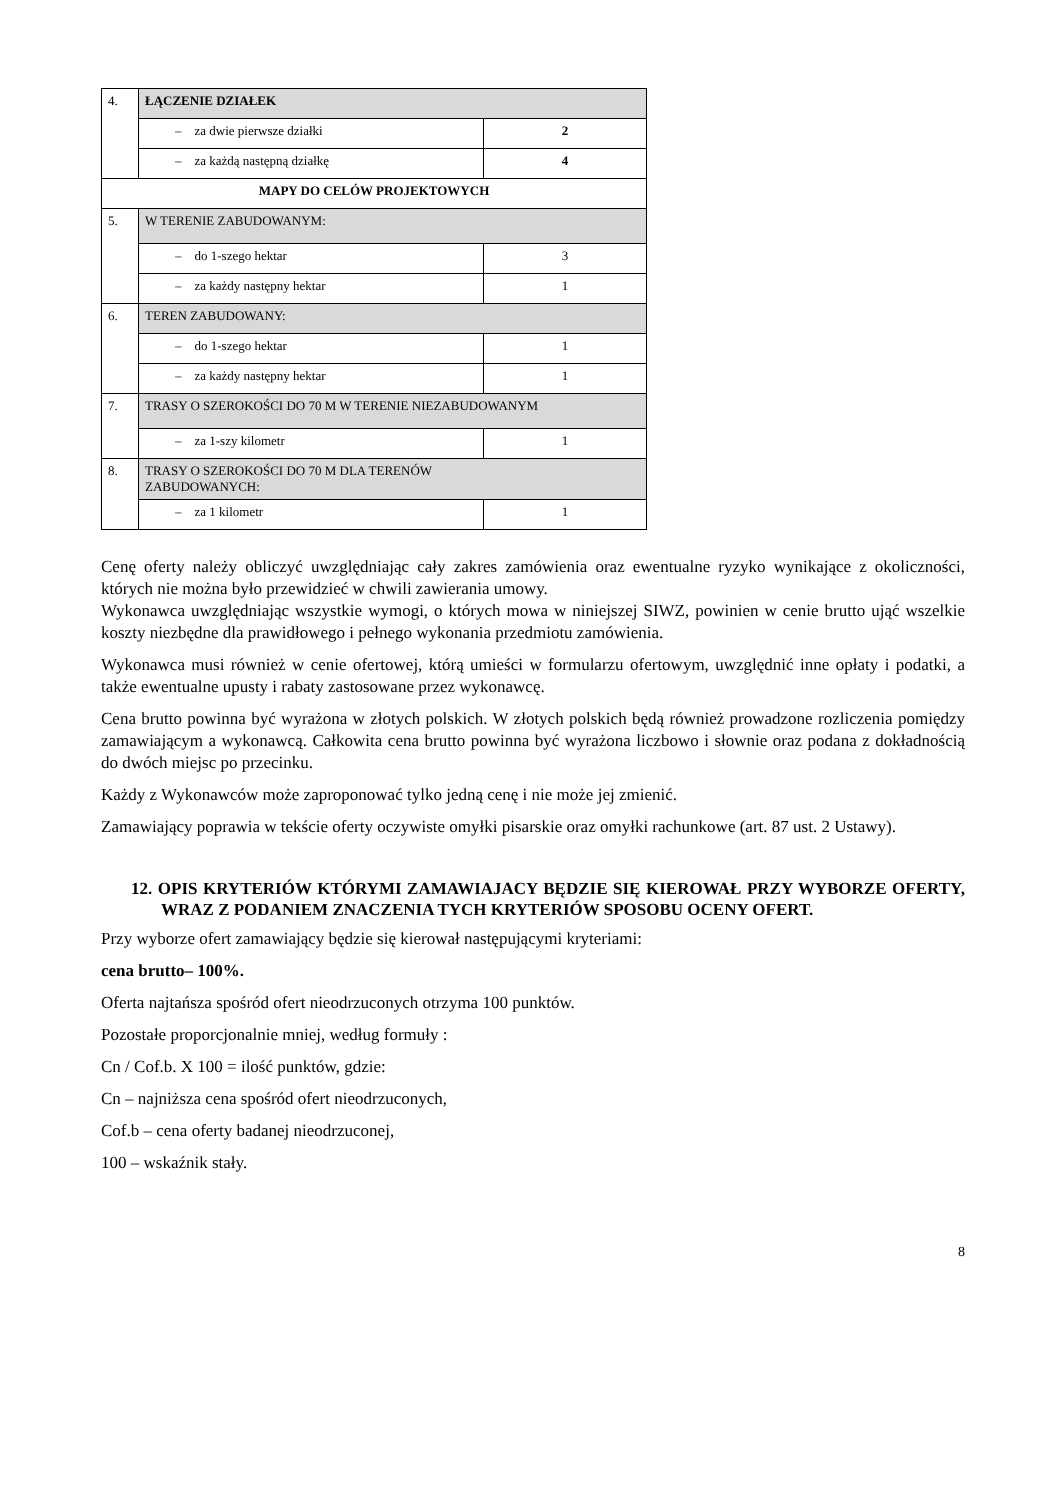| 4. | ŁĄCZENIE DZIAŁEK | |
| | – za dwie pierwsze działki | 2 |
| | – za każdą następną działkę | 4 |
| MAPY DO CELÓW PROJEKTOWYCH | | |
| 5. | W TERENIE ZABUDOWANYM: | |
| | – do 1-szego hektar | 3 |
| | – za każdy następny hektar | 1 |
| 6. | TEREN ZABUDOWANY: | |
| | – do 1-szego hektar | 1 |
| | – za każdy następny hektar | 1 |
| 7. | TRASY O SZEROKOŚCI DO 70 M W TERENIE NIEZABUDOWANYM | |
| | – za 1-szy kilometr | 1 |
| 8. | TRASY O SZEROKOŚCI DO 70 M DLA TERENÓW ZABUDOWANYCH: | |
| | – za 1 kilometr | 1 |
Cenę oferty należy obliczyć uwzględniając cały zakres zamówienia oraz ewentualne ryzyko wynikające z okoliczności, których nie można było przewidzieć w chwili zawierania umowy.
Wykonawca uwzględniając wszystkie wymogi, o których mowa w niniejszej SIWZ, powinien w cenie brutto ująć wszelkie koszty niezbędne dla prawidłowego i pełnego wykonania przedmiotu zamówienia.
Wykonawca musi również w cenie ofertowej, którą umieści w formularzu ofertowym, uwzględnić inne opłaty i podatki, a także ewentualne upusty i rabaty zastosowane przez wykonawcę.
Cena brutto powinna być wyrażona w złotych polskich. W złotych polskich będą również prowadzone rozliczenia pomiędzy zamawiającym a wykonawcą. Całkowita cena brutto powinna być wyrażona liczbowo i słownie oraz podana z dokładnością do dwóch miejsc po przecinku.
Każdy z Wykonawców może zaproponować tylko jedną cenę i nie może jej zmienić.
Zamawiający poprawia w tekście oferty oczywiste omyłki pisarskie oraz omyłki rachunkowe (art. 87 ust. 2 Ustawy).
12. OPIS KRYTERIÓW KTÓRYMI ZAMAWIAJACY BĘDZIE SIĘ KIEROWAŁ PRZY WYBORZE OFERTY, WRAZ Z PODANIEM ZNACZENIA TYCH KRYTERIÓW SPOSOBU OCENY OFERT.
Przy wyborze ofert zamawiający będzie się kierował następującymi kryteriami:
cena brutto– 100%.
Oferta najtańsza spośród ofert nieodrzuconych otrzyma 100 punktów.
Pozostałe proporcjonalnie mniej, według formuły :
Cn / Cof.b. X 100 = ilość punktów, gdzie:
Cn – najniższa cena spośród ofert nieodrzuconych,
Cof.b – cena oferty badanej nieodrzuconej,
100 – wskaźnik stały.
8